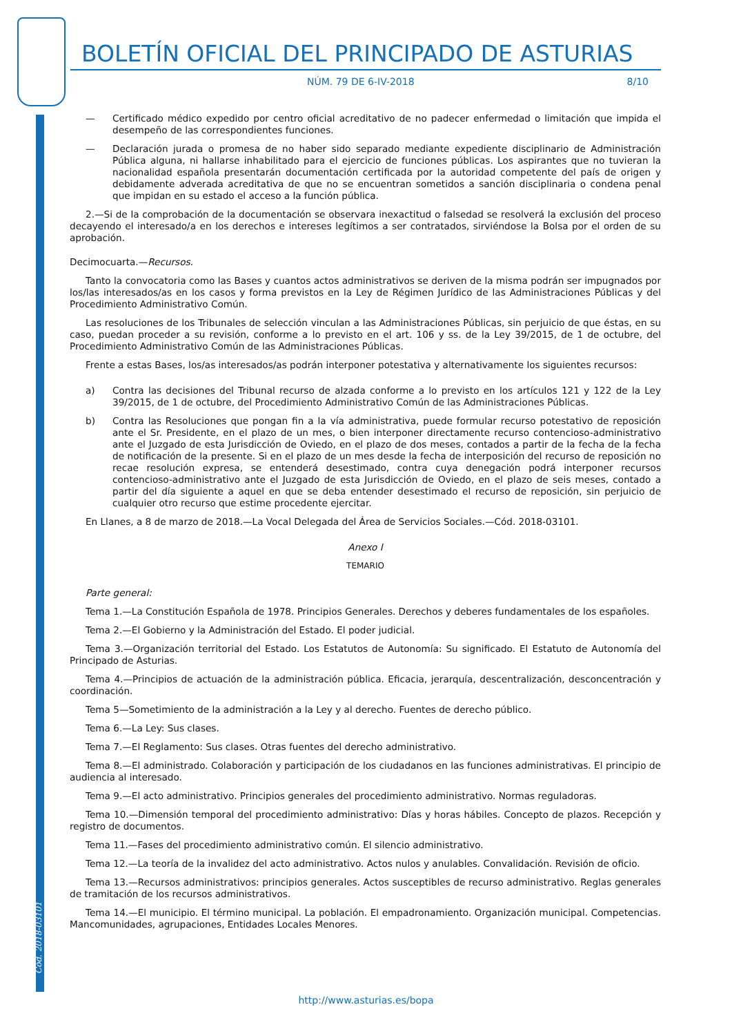Cód. 2018-03101
BOLETÍN OFICIAL DEL PRINCIPADO DE ASTURIAS
NÚM. 79 DE 6-IV-2018 8/10
— Certificado médico expedido por centro oficial acreditativo de no padecer enfermedad o limitación que impida el desempeño de las correspondientes funciones.
— Declaración jurada o promesa de no haber sido separado mediante expediente disciplinario de Administración Pública alguna, ni hallarse inhabilitado para el ejercicio de funciones públicas. Los aspirantes que no tuvieran la nacionalidad española presentarán documentación certificada por la autoridad competente del país de origen y debidamente adverada acreditativa de que no se encuentran sometidos a sanción disciplinaria o condena penal que impidan en su estado el acceso a la función pública.
2.—Si de la comprobación de la documentación se observara inexactitud o falsedad se resolverá la exclusión del proceso decayendo el interesado/a en los derechos e intereses legítimos a ser contratados, sirviéndose la Bolsa por el orden de su aprobación.
Decimocuarta.—Recursos.
Tanto la convocatoria como las Bases y cuantos actos administrativos se deriven de la misma podrán ser impugnados por los/las interesados/as en los casos y forma previstos en la Ley de Régimen Jurídico de las Administraciones Públicas y del Procedimiento Administrativo Común.
Las resoluciones de los Tribunales de selección vinculan a las Administraciones Públicas, sin perjuicio de que éstas, en su caso, puedan proceder a su revisión, conforme a lo previsto en el art. 106 y ss. de la Ley 39/2015, de 1 de octubre, del Procedimiento Administrativo Común de las Administraciones Públicas.
Frente a estas Bases, los/as interesados/as podrán interponer potestativa y alternativamente los siguientes recursos:
a) Contra las decisiones del Tribunal recurso de alzada conforme a lo previsto en los artículos 121 y 122 de la Ley 39/2015, de 1 de octubre, del Procedimiento Administrativo Común de las Administraciones Públicas.
b) Contra las Resoluciones que pongan fin a la vía administrativa, puede formular recurso potestativo de reposición ante el Sr. Presidente, en el plazo de un mes, o bien interponer directamente recurso contencioso-administrativo ante el Juzgado de esta Jurisdicción de Oviedo, en el plazo de dos meses, contados a partir de la fecha de la fecha de notificación de la presente. Si en el plazo de un mes desde la fecha de interposición del recurso de reposición no recae resolución expresa, se entenderá desestimado, contra cuya denegación podrá interponer recursos contencioso-administrativo ante el Juzgado de esta Jurisdicción de Oviedo, en el plazo de seis meses, contado a partir del día siguiente a aquel en que se deba entender desestimado el recurso de reposición, sin perjuicio de cualquier otro recurso que estime procedente ejercitar.
En Llanes, a 8 de marzo de 2018.—La Vocal Delegada del Área de Servicios Sociales.—Cód. 2018-03101.
Anexo I
TEMARIO
Parte general:
Tema 1.—La Constitución Española de 1978. Principios Generales. Derechos y deberes fundamentales de los españoles.
Tema 2.—El Gobierno y la Administración del Estado. El poder judicial.
Tema 3.—Organización territorial del Estado. Los Estatutos de Autonomía: Su significado. El Estatuto de Autonomía del Principado de Asturias.
Tema 4.—Principios de actuación de la administración pública. Eficacia, jerarquía, descentralización, desconcentración y coordinación.
Tema 5—Sometimiento de la administración a la Ley y al derecho. Fuentes de derecho público.
Tema 6.—La Ley: Sus clases.
Tema 7.—El Reglamento: Sus clases. Otras fuentes del derecho administrativo.
Tema 8.—El administrado. Colaboración y participación de los ciudadanos en las funciones administrativas. El principio de audiencia al interesado.
Tema 9.—El acto administrativo. Principios generales del procedimiento administrativo. Normas reguladoras.
Tema 10.—Dimensión temporal del procedimiento administrativo: Días y horas hábiles. Concepto de plazos. Recepción y registro de documentos.
Tema 11.—Fases del procedimiento administrativo común. El silencio administrativo.
Tema 12.—La teoría de la invalidez del acto administrativo. Actos nulos y anulables. Convalidación. Revisión de oficio.
Tema 13.—Recursos administrativos: principios generales. Actos susceptibles de recurso administrativo. Reglas generales de tramitación de los recursos administrativos.
Tema 14.—El municipio. El término municipal. La población. El empadronamiento. Organización municipal. Competencias. Mancomunidades, agrupaciones, Entidades Locales Menores.
http://www.asturias.es/bopa